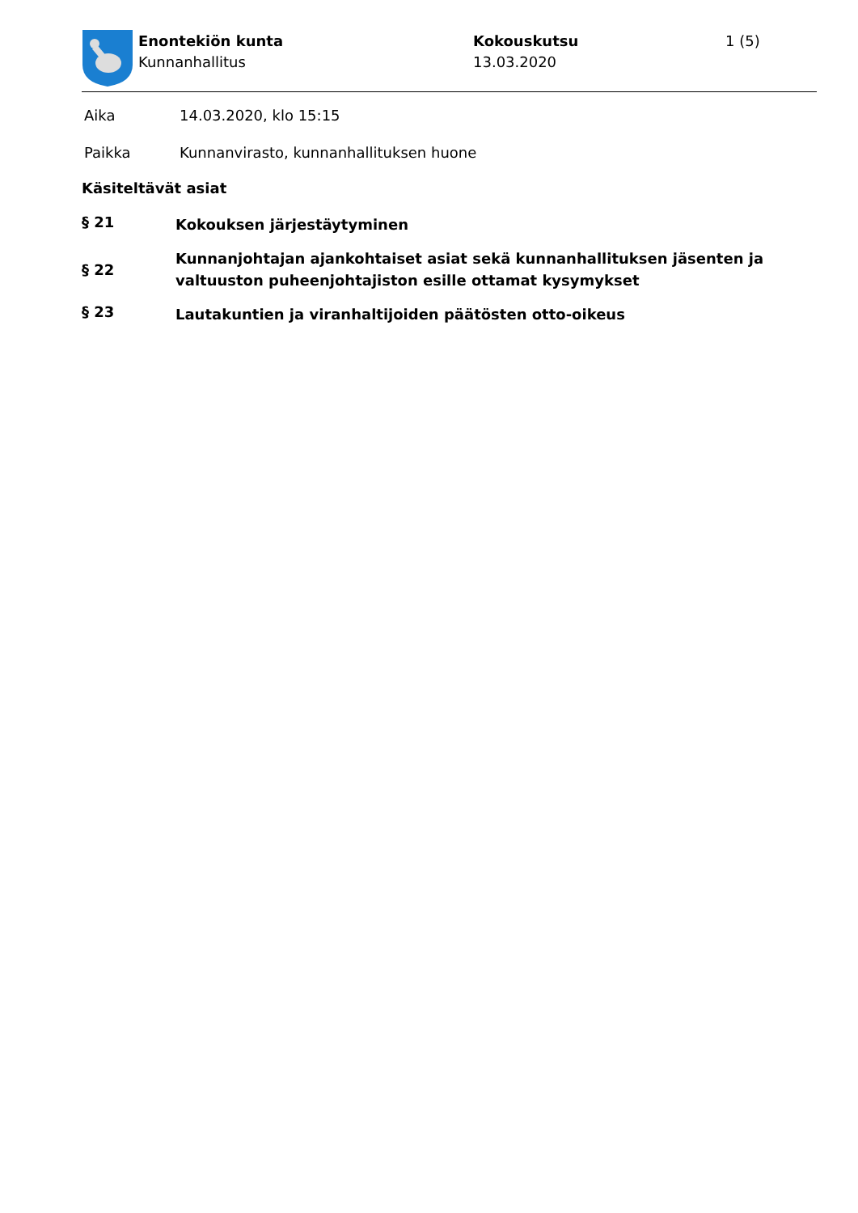Enontekiön kunta
Kunnanhallitus
Kokouskutsu
13.03.2020
1 (5)
Aika 14.03.2020, klo 15:15
Paikka Kunnanvirasto, kunnanhallituksen huone
Käsiteltävät asiat
§ 21
Kokouksen järjestäytyminen
§ 22
Kunnanjohtajan ajankohtaiset asiat sekä kunnanhallituksen jäsenten ja
valtuuston puheenjohtajiston esille ottamat kysymykset
§ 23
Lautakuntien ja viranhaltijoiden päätösten otto-oikeus